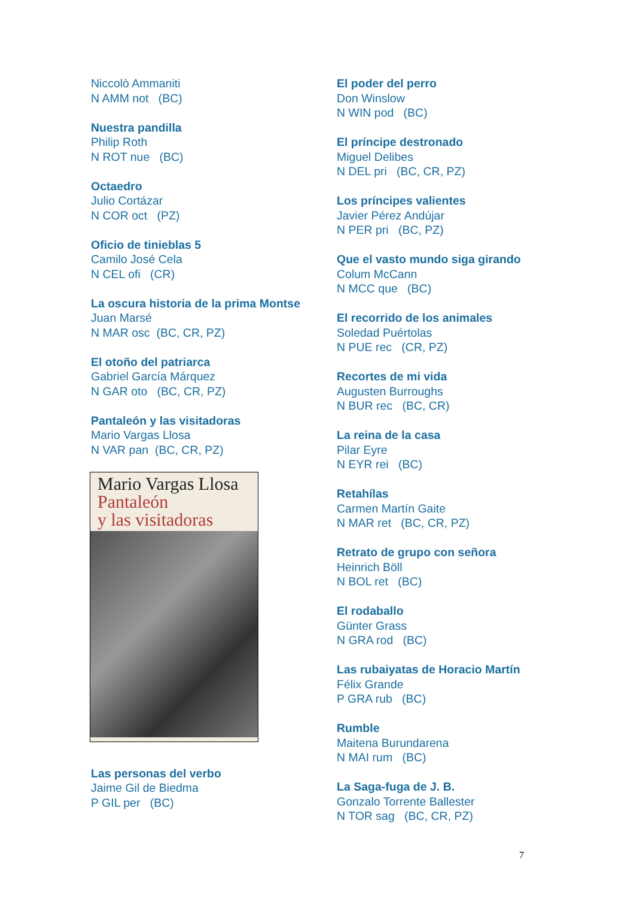Niccolò Ammaniti
N AMM not (BC)
Nuestra pandilla
Philip Roth
N ROT nue (BC)
Octaedro
Julio Cortázar
N COR oct (PZ)
Oficio de tinieblas 5
Camilo José Cela
N CEL ofi (CR)
La oscura historia de la prima Montse
Juan Marsé
N MAR osc (BC, CR, PZ)
El otoño del patriarca
Gabriel García Márquez
N GAR oto (BC, CR, PZ)
Pantaleón y las visitadoras
Mario Vargas Llosa
N VAR pan (BC, CR, PZ)
Mario Vargas Llosa
Pantaleón
y las visitadoras
Las personas del verbo
Jaime Gil de Biedma
P GIL per (BC)
El poder del perro
Don Winslow
N WIN pod (BC)
El príncipe destronado
Miguel Delibes
N DEL pri (BC, CR, PZ)
Los príncipes valientes
Javier Pérez Andújar
N PER pri (BC, PZ)
Que el vasto mundo siga girando
Colum McCann
N MCC que (BC)
El recorrido de los animales
Soledad Puértolas
N PUE rec (CR, PZ)
Recortes de mi vida
Augusten Burroughs
N BUR rec (BC, CR)
La reina de la casa
Pilar Eyre
N EYR rei (BC)
Retahílas
Carmen Martín Gaite
N MAR ret (BC, CR, PZ)
Retrato de grupo con señora
Heinrich Böll
N BOL ret (BC)
El rodaballo
Günter Grass
N GRA rod (BC)
Las rubaiyatas de Horacio Martín
Félix Grande
P GRA rub (BC)
Rumble
Maitena Burundarena
N MAI rum (BC)
La Saga-fuga de J. B.
Gonzalo Torrente Ballester
N TOR sag (BC, CR, PZ)
7